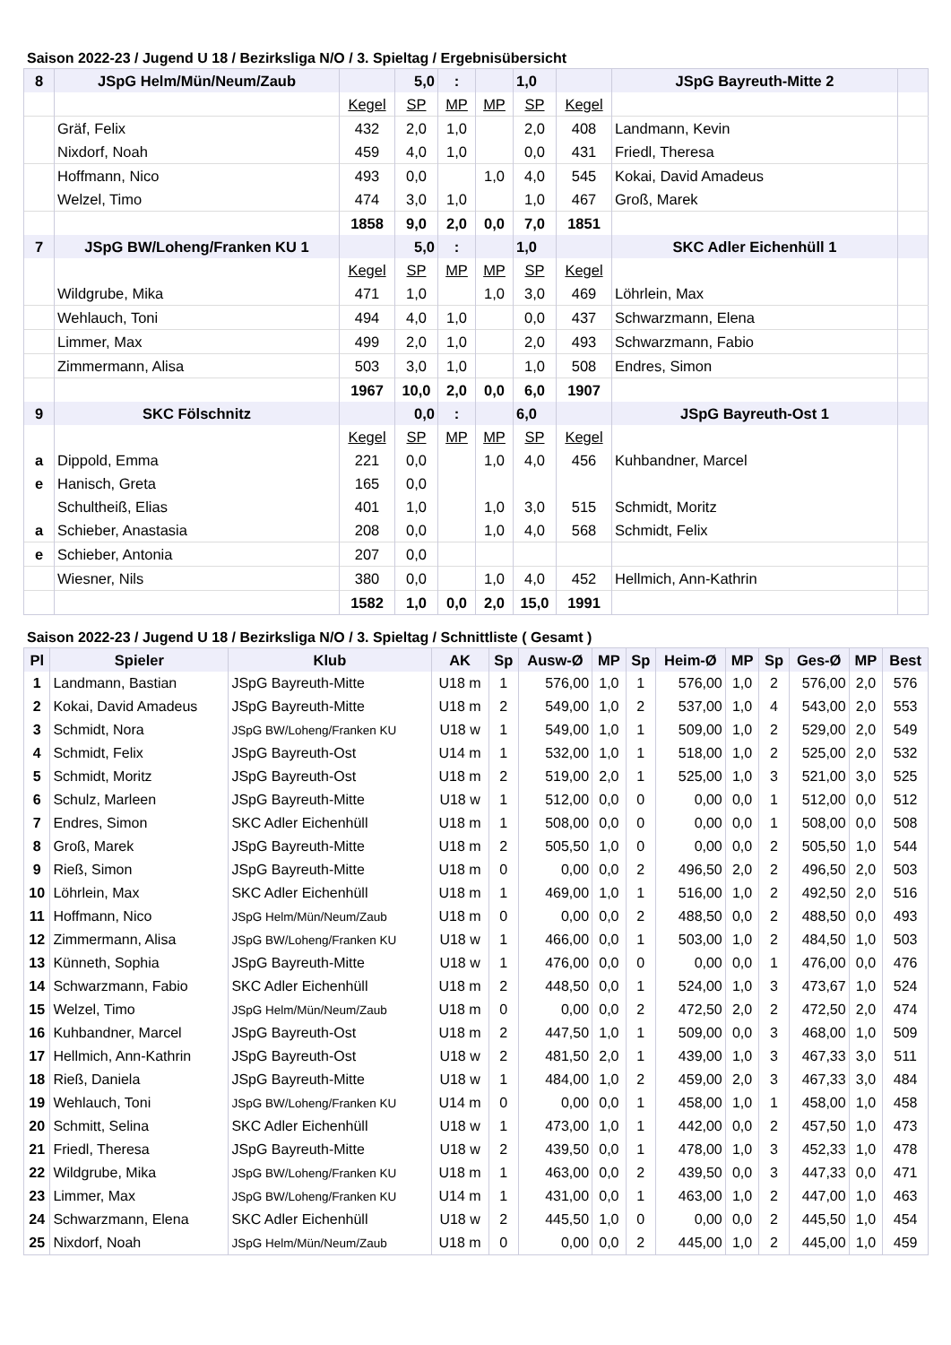Saison 2022-23 / Jugend U 18 / Bezirksliga N/O / 3. Spieltag / Ergebnisübersicht
| 8 | JSpG Helm/Mün/Neum/Zaub | | 5,0 | : | | 1,0 | | JSpG Bayreuth-Mitte 2 | |
| | | Kegel | SP | MP | MP | SP | Kegel | | |
| | Gräf, Felix | 432 | 2,0 | 1,0 | | 2,0 | 408 | Landmann, Kevin | |
| | Nixdorf, Noah | 459 | 4,0 | 1,0 | | 0,0 | 431 | Friedl, Theresa | |
| | Hoffmann, Nico | 493 | 0,0 | | 1,0 | 4,0 | 545 | Kokai, David Amadeus | |
| | Welzel, Timo | 474 | 3,0 | 1,0 | | 1,0 | 467 | Groß, Marek | |
| | | 1858 | 9,0 | 2,0 | 0,0 | 7,0 | 1851 | | |
| 7 | JSpG BW/Loheng/Franken KU 1 | | 5,0 | : | | 1,0 | | SKC Adler Eichenhüll 1 | |
| | | Kegel | SP | MP | MP | SP | Kegel | | |
| | Wildgrube, Mika | 471 | 1,0 | | 1,0 | 3,0 | 469 | Löhrlein, Max | |
| | Wehlauch, Toni | 494 | 4,0 | 1,0 | | 0,0 | 437 | Schwarzmann, Elena | |
| | Limmer, Max | 499 | 2,0 | 1,0 | | 2,0 | 493 | Schwarzmann, Fabio | |
| | Zimmermann, Alisa | 503 | 3,0 | 1,0 | | 1,0 | 508 | Endres, Simon | |
| | | 1967 | 10,0 | 2,0 | 0,0 | 6,0 | 1907 | | |
| 9 | SKC Fölschnitz | | 0,0 | : | | 6,0 | | JSpG Bayreuth-Ost 1 | |
| | | Kegel | SP | MP | MP | SP | Kegel | | |
| a | Dippold, Emma | 221 | 0,0 | | 1,0 | 4,0 | 456 | Kuhbandner, Marcel | |
| e | Hanisch, Greta | 165 | 0,0 | | | | | | |
| | Schultheiß, Elias | 401 | 1,0 | | 1,0 | 3,0 | 515 | Schmidt, Moritz | |
| a | Schieber, Anastasia | 208 | 0,0 | | 1,0 | 4,0 | 568 | Schmidt, Felix | |
| e | Schieber, Antonia | 207 | 0,0 | | | | | | |
| | Wiesner, Nils | 380 | 0,0 | | 1,0 | 4,0 | 452 | Hellmich, Ann-Kathrin | |
| | | 1582 | 1,0 | 0,0 | 2,0 | 15,0 | 1991 | | |
Saison 2022-23 / Jugend U 18 / Bezirksliga N/O / 3. Spieltag / Schnittliste ( Gesamt )
| Pl | Spieler | Klub | AK | Sp | Ausw-Ø | MP | Sp | Heim-Ø | MP | Sp | Ges-Ø | MP | Best |
| --- | --- | --- | --- | --- | --- | --- | --- | --- | --- | --- | --- | --- | --- |
| 1 | Landmann, Bastian | JSpG Bayreuth-Mitte | U18 m | 1 | 576,00 | 1,0 | 1 | 576,00 | 1,0 | 2 | 576,00 | 2,0 | 576 |
| 2 | Kokai, David Amadeus | JSpG Bayreuth-Mitte | U18 m | 2 | 549,00 | 1,0 | 2 | 537,00 | 1,0 | 4 | 543,00 | 2,0 | 553 |
| 3 | Schmidt, Nora | JSpG BW/Loheng/Franken KU | U18 w | 1 | 549,00 | 1,0 | 1 | 509,00 | 1,0 | 2 | 529,00 | 2,0 | 549 |
| 4 | Schmidt, Felix | JSpG Bayreuth-Ost | U14 m | 1 | 532,00 | 1,0 | 1 | 518,00 | 1,0 | 2 | 525,00 | 2,0 | 532 |
| 5 | Schmidt, Moritz | JSpG Bayreuth-Ost | U18 m | 2 | 519,00 | 2,0 | 1 | 525,00 | 1,0 | 3 | 521,00 | 3,0 | 525 |
| 6 | Schulz, Marleen | JSpG Bayreuth-Mitte | U18 w | 1 | 512,00 | 0,0 | 0 | 0,00 | 0,0 | 1 | 512,00 | 0,0 | 512 |
| 7 | Endres, Simon | SKC Adler Eichenhüll | U18 m | 1 | 508,00 | 0,0 | 0 | 0,00 | 0,0 | 1 | 508,00 | 0,0 | 508 |
| 8 | Groß, Marek | JSpG Bayreuth-Mitte | U18 m | 2 | 505,50 | 1,0 | 0 | 0,00 | 0,0 | 2 | 505,50 | 1,0 | 544 |
| 9 | Rieß, Simon | JSpG Bayreuth-Mitte | U18 m | 0 | 0,00 | 0,0 | 2 | 496,50 | 2,0 | 2 | 496,50 | 2,0 | 503 |
| 10 | Löhrlein, Max | SKC Adler Eichenhüll | U18 m | 1 | 469,00 | 1,0 | 1 | 516,00 | 1,0 | 2 | 492,50 | 2,0 | 516 |
| 11 | Hoffmann, Nico | JSpG Helm/Mün/Neum/Zaub | U18 m | 0 | 0,00 | 0,0 | 2 | 488,50 | 0,0 | 2 | 488,50 | 0,0 | 493 |
| 12 | Zimmermann, Alisa | JSpG BW/Loheng/Franken KU | U18 w | 1 | 466,00 | 0,0 | 1 | 503,00 | 1,0 | 2 | 484,50 | 1,0 | 503 |
| 13 | Künneth, Sophia | JSpG Bayreuth-Mitte | U18 w | 1 | 476,00 | 0,0 | 0 | 0,00 | 0,0 | 1 | 476,00 | 0,0 | 476 |
| 14 | Schwarzmann, Fabio | SKC Adler Eichenhüll | U18 m | 2 | 448,50 | 0,0 | 1 | 524,00 | 1,0 | 3 | 473,67 | 1,0 | 524 |
| 15 | Welzel, Timo | JSpG Helm/Mün/Neum/Zaub | U18 m | 0 | 0,00 | 0,0 | 2 | 472,50 | 2,0 | 2 | 472,50 | 2,0 | 474 |
| 16 | Kuhbandner, Marcel | JSpG Bayreuth-Ost | U18 m | 2 | 447,50 | 1,0 | 1 | 509,00 | 0,0 | 3 | 468,00 | 1,0 | 509 |
| 17 | Hellmich, Ann-Kathrin | JSpG Bayreuth-Ost | U18 w | 2 | 481,50 | 2,0 | 1 | 439,00 | 1,0 | 3 | 467,33 | 3,0 | 511 |
| 18 | Rieß, Daniela | JSpG Bayreuth-Mitte | U18 w | 1 | 484,00 | 1,0 | 2 | 459,00 | 2,0 | 3 | 467,33 | 3,0 | 484 |
| 19 | Wehlauch, Toni | JSpG BW/Loheng/Franken KU | U14 m | 0 | 0,00 | 0,0 | 1 | 458,00 | 1,0 | 1 | 458,00 | 1,0 | 458 |
| 20 | Schmitt, Selina | SKC Adler Eichenhüll | U18 w | 1 | 473,00 | 1,0 | 1 | 442,00 | 0,0 | 2 | 457,50 | 1,0 | 473 |
| 21 | Friedl, Theresa | JSpG Bayreuth-Mitte | U18 w | 2 | 439,50 | 0,0 | 1 | 478,00 | 1,0 | 3 | 452,33 | 1,0 | 478 |
| 22 | Wildgrube, Mika | JSpG BW/Loheng/Franken KU | U18 m | 1 | 463,00 | 0,0 | 2 | 439,50 | 0,0 | 3 | 447,33 | 0,0 | 471 |
| 23 | Limmer, Max | JSpG BW/Loheng/Franken KU | U14 m | 1 | 431,00 | 0,0 | 1 | 463,00 | 1,0 | 2 | 447,00 | 1,0 | 463 |
| 24 | Schwarzmann, Elena | SKC Adler Eichenhüll | U18 w | 2 | 445,50 | 1,0 | 0 | 0,00 | 0,0 | 2 | 445,50 | 1,0 | 454 |
| 25 | Nixdorf, Noah | JSpG Helm/Mün/Neum/Zaub | U18 m | 0 | 0,00 | 0,0 | 2 | 445,00 | 1,0 | 2 | 445,00 | 1,0 | 459 |